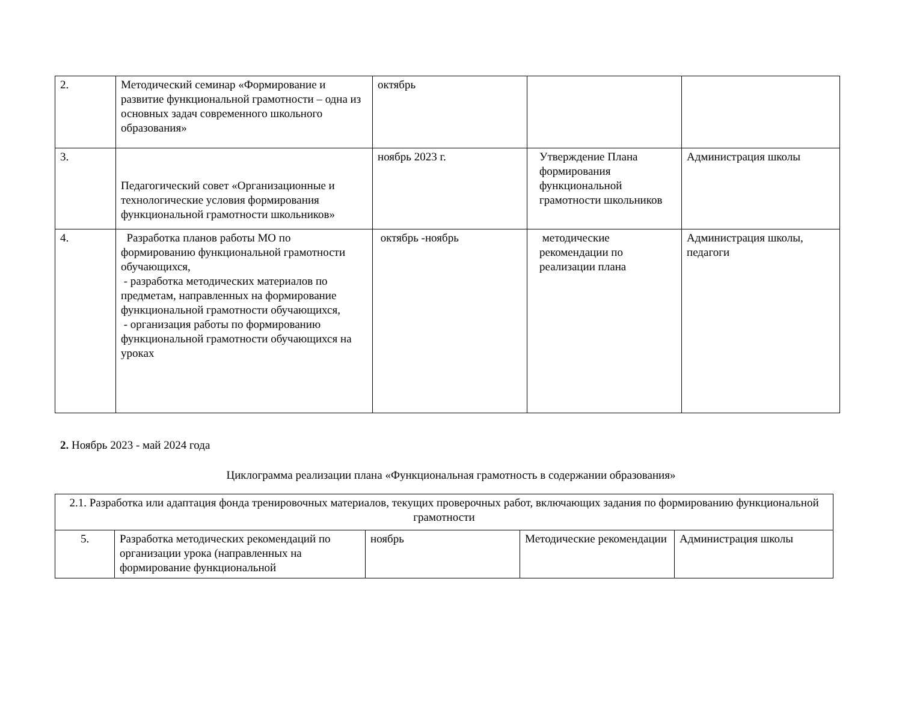| 2. | Методический семинар «Формирование и развитие функциональной грамотности – одна из основных задач современного школьного образования» | октябрь | | |
| 3. | Педагогический совет «Организационные и технологические условия формирования функциональной грамотности школьников» | ноябрь 2023 г. | Утверждение Плана формирования функциональной грамотности школьников | Администрация школы |
| 4. | Разработка планов работы МО по формированию функциональной грамотности обучающихся, - разработка методических материалов по предметам, направленных на формирование функциональной грамотности обучающихся, - организация работы по формированию функциональной грамотности обучающихся на уроках | октябрь -ноябрь | методические рекомендации по реализации плана | Администрация школы, педагоги |
2. Ноябрь 2023 - май 2024 года
Циклограмма реализации плана «Функциональная грамотность в содержании образования»
| 2.1. Разработка или адаптация фонда тренировочных материалов, текущих проверочных работ, включающих задания по формированию функциональной грамотности | | | | |
| 5. | Разработка методических рекомендаций по организации урока (направленных на формирование функциональной | ноябрь | Методические рекомендации | Администрация школы |